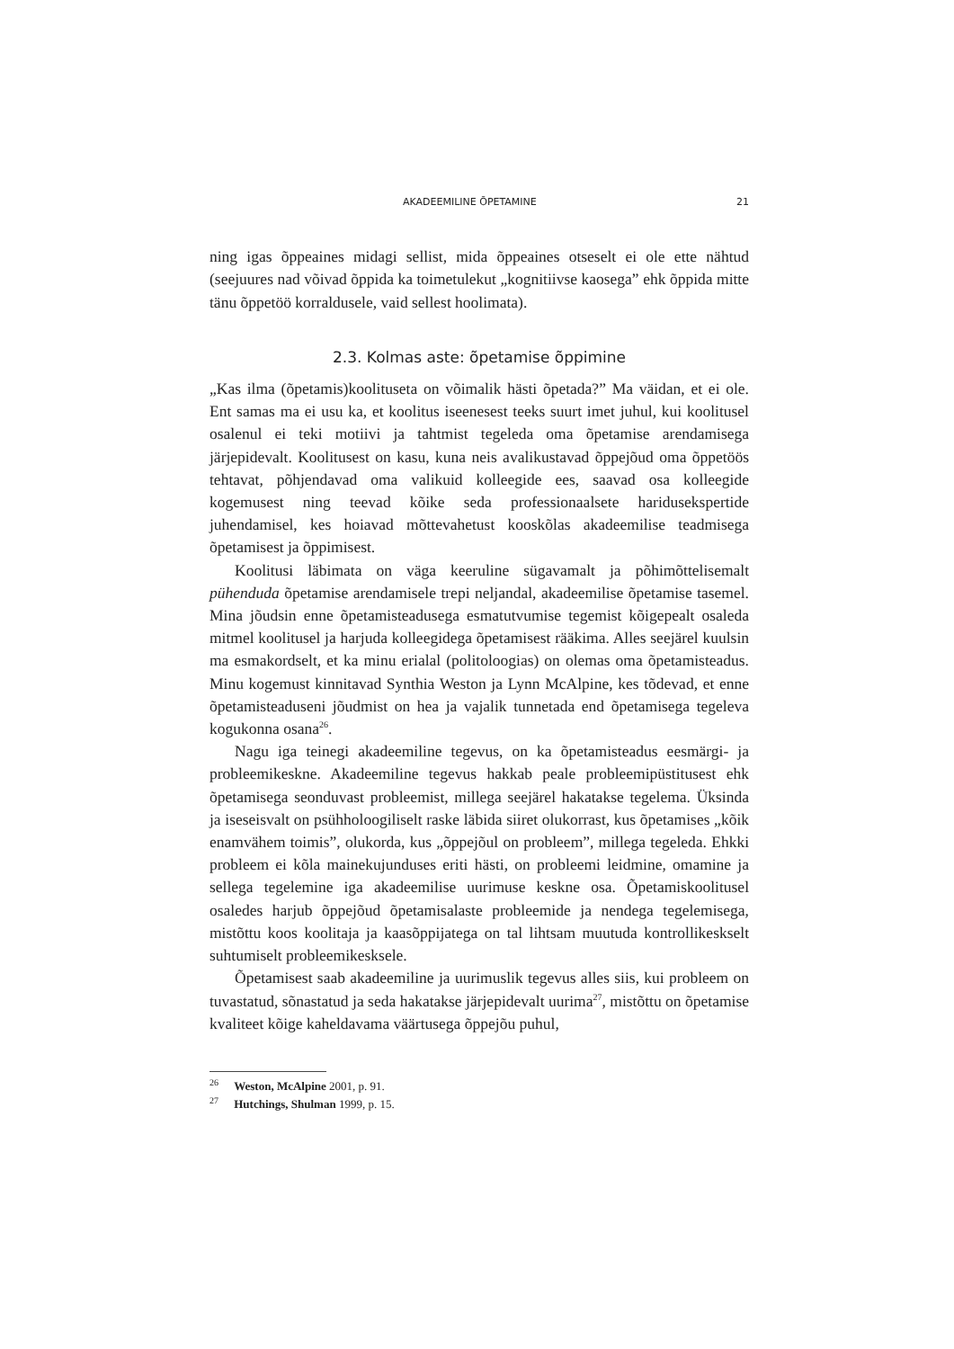AKADEEMILINE ÕPETAMINE 21
ning igas õppeaines midagi sellist, mida õppeaines otseselt ei ole ette näh­tud (seejuures nad võivad õppida ka toimetulekut „kognitiivse kaosega” ehk õppida mitte tänu õppetöö korraldusele, vaid sellest hoolimata).
2.3. Kolmas aste: õpetamise õppimine
„Kas ilma (õpetamis)koolituseta on võimalik hästi õpetada?” Ma väidan, et ei ole. Ent samas ma ei usu ka, et koolitus iseenesest teeks suurt imet juhul, kui koolitusel osalenul ei teki motiivi ja tahtmist tegeleda oma õpetamise arenda­misega järjepidevalt. Koolitusest on kasu, kuna neis avalikustavad õppejõud oma õppetöös tehtavat, põhjendavad oma valikuid kolleegide ees, saavad osa kolleegide kogemusest ning teevad kõike seda professionaalsete haridus­ekspertide juhendamisel, kes hoiavad mõttevahetust kooskõlas akadeemilise teadmisega õpetamisest ja õppimisest.
Koolitusi läbimata on väga keeruline sügavamalt ja põhimõttelisemalt pühenduda õpetamise arendamisele trepi neljandal, akadeemilise õpetamise tasemel. Mina jõudsin enne õpetamisteadusega esmatutvumise tegemist kõigepealt osaleda mitmel koolitusel ja harjuda kolleegidega õpetamisest rääkima. Alles seejärel kuulsin ma esmakordselt, et ka minu erialal (polito­loogias) on olemas oma õpetamisteadus. Minu kogemust kinnitavad Synthia Weston ja Lynn McAlpine, kes tõdevad, et enne õpetamisteaduseni jõudmist on hea ja vajalik tunnetada end õpetamisega tegeleva kogukonna osana<sup>26</sup>.
Nagu iga teinegi akadeemiline tegevus, on ka õpetamisteadus eesmärgi- ja probleemikeskne. Akadeemiline tegevus hakkab peale probleemipüsti­tusest ehk õpetamisega seonduvast probleemist, millega seejärel hakatakse tegelema. Üksinda ja iseseisvalt on psühholoogiliselt raske läbida siiret olu­korrast, kus õpetamises „kõik enamvähem toimis”, olukorda, kus „õppejõul on probleem”, millega tegeleda. Ehkki probleem ei kõla mainekujunduses eriti hästi, on probleemi leidmine, omamine ja sellega tegelemine iga aka­deemilise uurimuse keskne osa. Õpetamiskoolitusel osaledes harjub õppe­jõud õpetamisalaste probleemide ja nendega tegelemisega, mistõttu koos koolitaja ja kaasõppijatega on tal lihtsam muutuda kontrollikeskselt suhtu­miselt probleemikesksele.
Õpetamisest saab akadeemiline ja uurimuslik tegevus alles siis, kui prob­leem on tuvastatud, sõnastatud ja seda hakatakse järjepidevalt uurima<sup>27</sup>, mis­tõttu on õpetamise kvaliteet kõige kaheldavama väärtusega õppejõu puhul,
<sup>26</sup> Weston, McAlpine 2001, p. 91.
<sup>27</sup> Hutchings, Shulman 1999, p. 15.